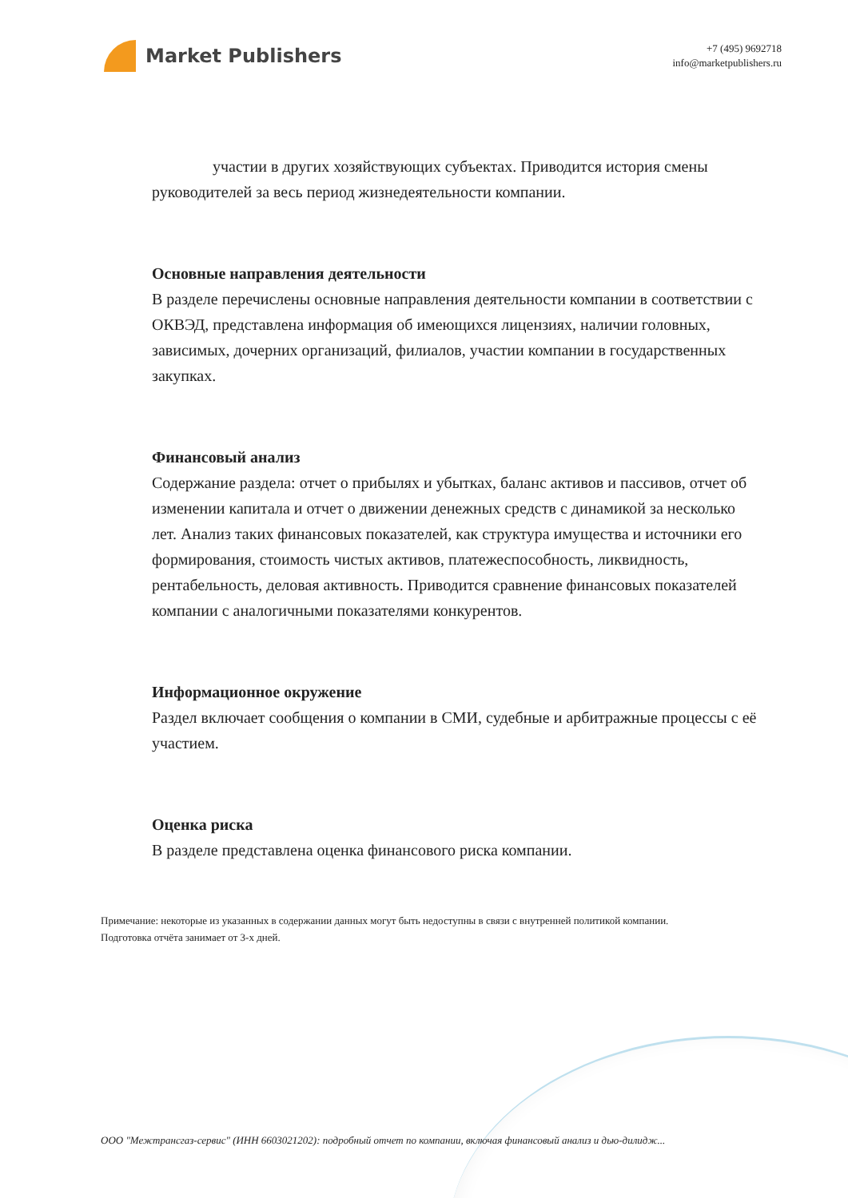Market Publishers
+7 (495) 9692718
info@marketpublishers.ru
участии в других хозяйствующих субъектах. Приводится история смены руководителей за весь период жизнедеятельности компании.
Основные направления деятельности
В разделе перечислены основные направления деятельности компании в соответствии с ОКВЭД, представлена информация об имеющихся лицензиях, наличии головных, зависимых, дочерних организаций, филиалов, участии компании в государственных закупках.
Финансовый анализ
Содержание раздела: отчет о прибылях и убытках, баланс активов и пассивов, отчет об изменении капитала и отчет о движении денежных средств с динамикой за несколько лет. Анализ таких финансовых показателей, как структура имущества и источники его формирования, стоимость чистых активов, платежеспособность, ликвидность, рентабельность, деловая активность. Приводится сравнение финансовых показателей компании с аналогичными показателями конкурентов.
Информационное окружение
Раздел включает сообщения о компании в СМИ, судебные и арбитражные процессы с её участием.
Оценка риска
В разделе представлена оценка финансового риска компании.
Примечание: некоторые из указанных в содержании данных могут быть недоступны в связи с внутренней политикой компании.
Подготовка отчёта занимает от 3-х дней.
ООО "Межтрансгаз-сервис" (ИНН 6603021202): подробный отчет по компании, включая финансовый анализ и дью-дилидж...